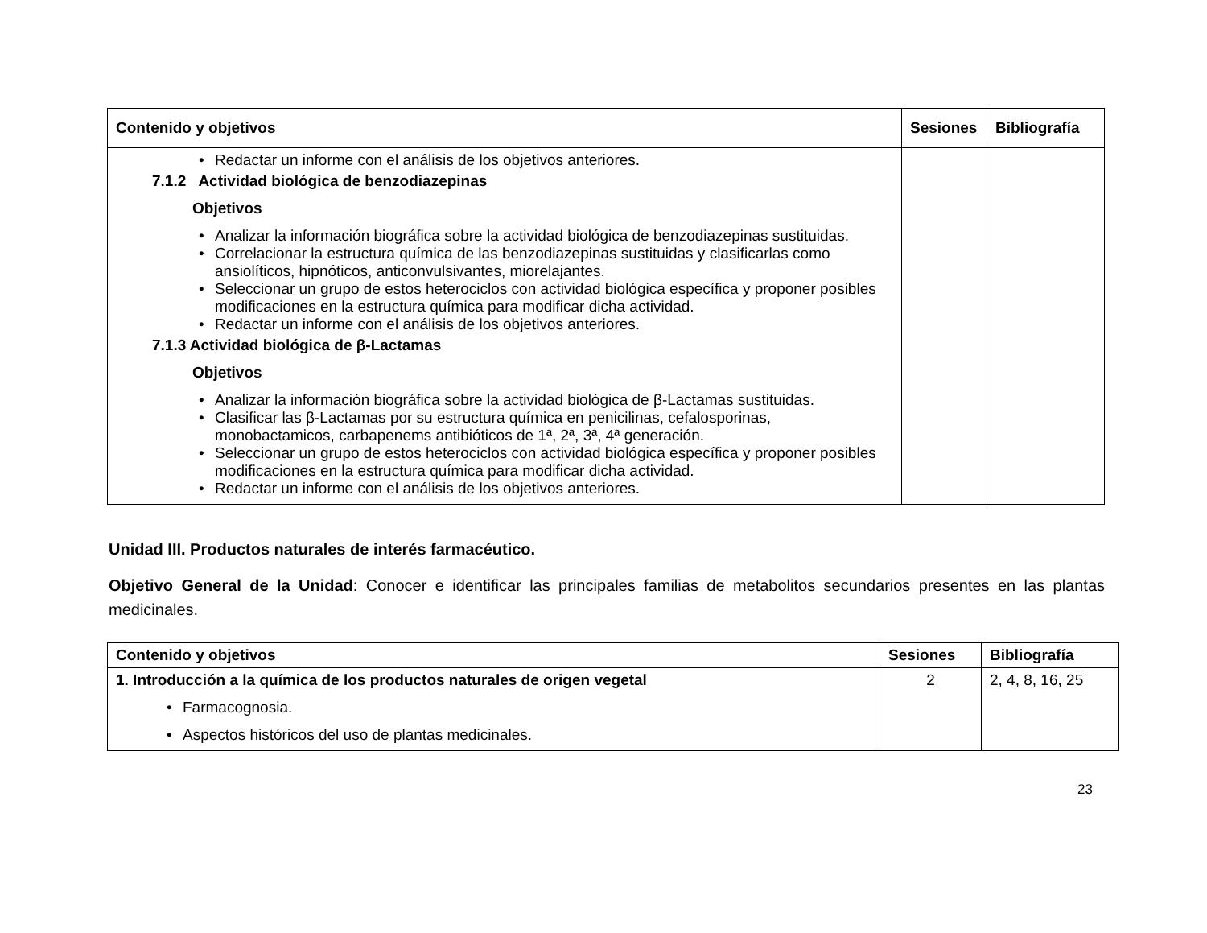| Contenido y objetivos | Sesiones | Bibliografía |
| --- | --- | --- |
| Redactar un informe con el análisis de los objetivos anteriores. 7.1.2 Actividad biológica de benzodiazepinas Objetivos Analizar la información biográfica sobre la actividad biológica de benzodiazepinas sustituidas. Correlacionar la estructura química de las benzodiazepinas sustituidas y clasificarlas como ansiolíticos, hipnóticos, anticonvulsivantes, miorelajantes. Seleccionar un grupo de estos heterociclos con actividad biológica específica y proponer posibles modificaciones en la estructura química para modificar dicha actividad. Redactar un informe con el análisis de los objetivos anteriores. 7.1.3 Actividad biológica de β-Lactamas Objetivos Analizar la información biográfica sobre la actividad biológica de β-Lactamas sustituidas. Clasificar las β-Lactamas por su estructura química en penicilinas, cefalosporinas, monobactamicos, carbapenems antibióticos de 1ª, 2ª, 3ª, 4ª generación. Seleccionar un grupo de estos heterociclos con actividad biológica específica y proponer posibles modificaciones en la estructura química para modificar dicha actividad. Redactar un informe con el análisis de los objetivos anteriores. | | |
Unidad III. Productos naturales de interés farmacéutico.
Objetivo General de la Unidad: Conocer e identificar las principales familias de metabolitos secundarios presentes en las plantas medicinales.
| Contenido y objetivos | Sesiones | Bibliografía |
| --- | --- | --- |
| 1. Introducción a la química de los productos naturales de origen vegetal Farmacognosia. Aspectos históricos del uso de plantas medicinales. | 2 | 2, 4, 8, 16, 25 |
23